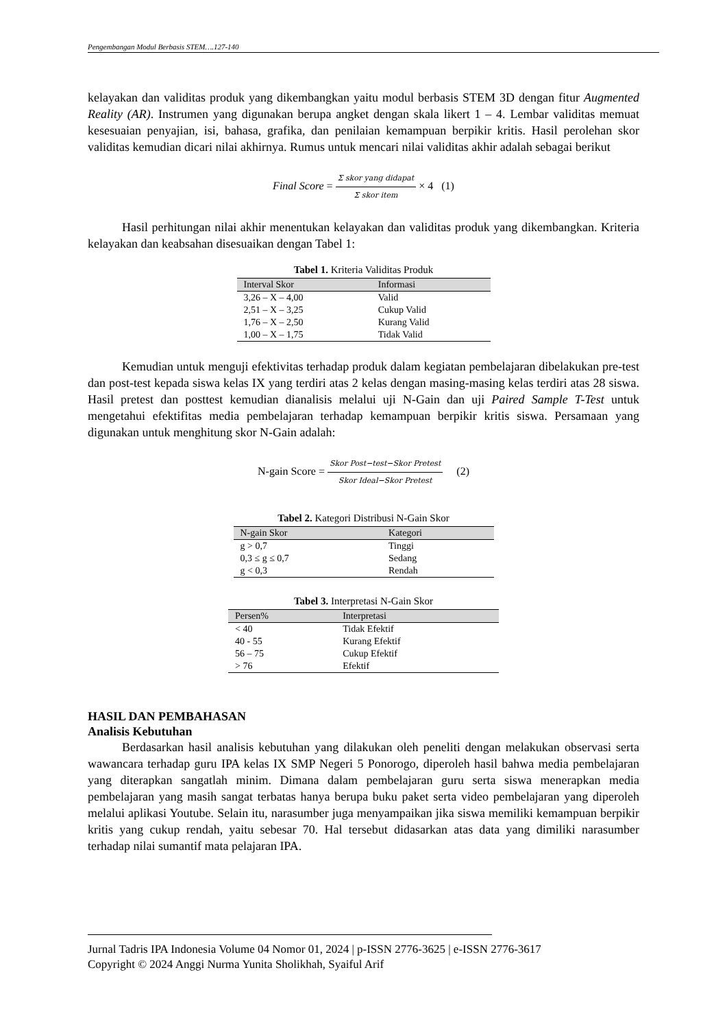Pengembangan Modul Berbasis STEM….127-140
kelayakan dan validitas produk yang dikembangkan yaitu modul berbasis STEM 3D dengan fitur Augmented Reality (AR). Instrumen yang digunakan berupa angket dengan skala likert 1 – 4. Lembar validitas memuat kesesuaian penyajian, isi, bahasa, grafika, dan penilaian kemampuan berpikir kritis. Hasil perolehan skor validitas kemudian dicari nilai akhirnya. Rumus untuk mencari nilai validitas akhir adalah sebagai berikut
Final Score = Σ skor yang didapat Σ skor item × 4 (1)
Hasil perhitungan nilai akhir menentukan kelayakan dan validitas produk yang dikembangkan. Kriteria kelayakan dan keabsahan disesuaikan dengan Tabel 1:
Tabel 1. Kriteria Validitas Produk
| Interval Skor | Informasi |
| --- | --- |
| 3,26 – X – 4,00 | Valid |
| 2,51 – X – 3,25 | Cukup Valid |
| 1,76 – X – 2,50 | Kurang Valid |
| 1,00 – X – 1,75 | Tidak Valid |
Kemudian untuk menguji efektivitas terhadap produk dalam kegiatan pembelajaran dibelakukan pre-test dan post-test kepada siswa kelas IX yang terdiri atas 2 kelas dengan masing-masing kelas terdiri atas 28 siswa. Hasil pretest dan posttest kemudian dianalisis melalui uji N-Gain dan uji Paired Sample T-Test untuk mengetahui efektifitas media pembelajaran terhadap kemampuan berpikir kritis siswa. Persamaan yang digunakan untuk menghitung skor N-Gain adalah:
N-gain Score = Skor Post−test−Skor Pretest Skor Ideal−Skor Pretest (2)
Tabel 2. Kategori Distribusi N-Gain Skor
| N-gain Skor | Kategori |
| --- | --- |
| g > 0,7 | Tinggi |
| 0,3 ≤ g ≤ 0,7 | Sedang |
| g < 0,3 | Rendah |
Tabel 3. Interpretasi N-Gain Skor
| Persen% | Interpretasi |
| --- | --- |
| < 40 | Tidak Efektif |
| 40 - 55 | Kurang Efektif |
| 56 – 75 | Cukup Efektif |
| > 76 | Efektif |
HASIL DAN PEMBAHASAN
Analisis Kebutuhan
Berdasarkan hasil analisis kebutuhan yang dilakukan oleh peneliti dengan melakukan observasi serta wawancara terhadap guru IPA kelas IX SMP Negeri 5 Ponorogo, diperoleh hasil bahwa media pembelajaran yang diterapkan sangatlah minim. Dimana dalam pembelajaran guru serta siswa menerapkan media pembelajaran yang masih sangat terbatas hanya berupa buku paket serta video pembelajaran yang diperoleh melalui aplikasi Youtube. Selain itu, narasumber juga menyampaikan jika siswa memiliki kemampuan berpikir kritis yang cukup rendah, yaitu sebesar 70. Hal tersebut didasarkan atas data yang dimiliki narasumber terhadap nilai sumantif mata pelajaran IPA.
Jurnal Tadris IPA Indonesia Volume 04 Nomor 01, 2024 | p-ISSN 2776-3625 | e-ISSN 2776-3617
Copyright © 2024 Anggi Nurma Yunita Sholikhah, Syaiful Arif